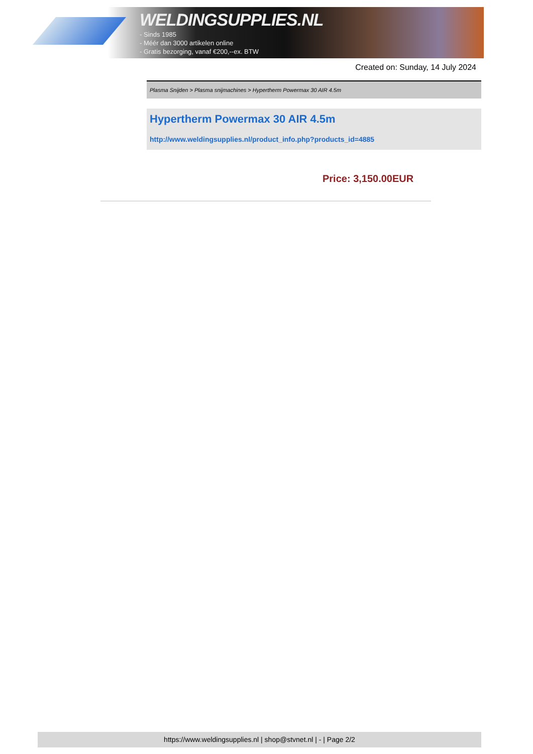WELDINGSUPPLIES.NL
- Sinds 1985
- Méér dan 3000 artikelen online
- Gratis bezorging, vanaf €200,--ex. BTW
Created on: Sunday, 14 July 2024
Plasma Snijden > Plasma snijmachines > Hypertherm Powermax 30 AIR 4.5m
Hypertherm Powermax 30 AIR 4.5m
http://www.weldingsupplies.nl/product_info.php?products_id=4885
Price: 3,150.00EUR
https://www.weldingsupplies.nl | shop@stvnet.nl | - | Page 2/2